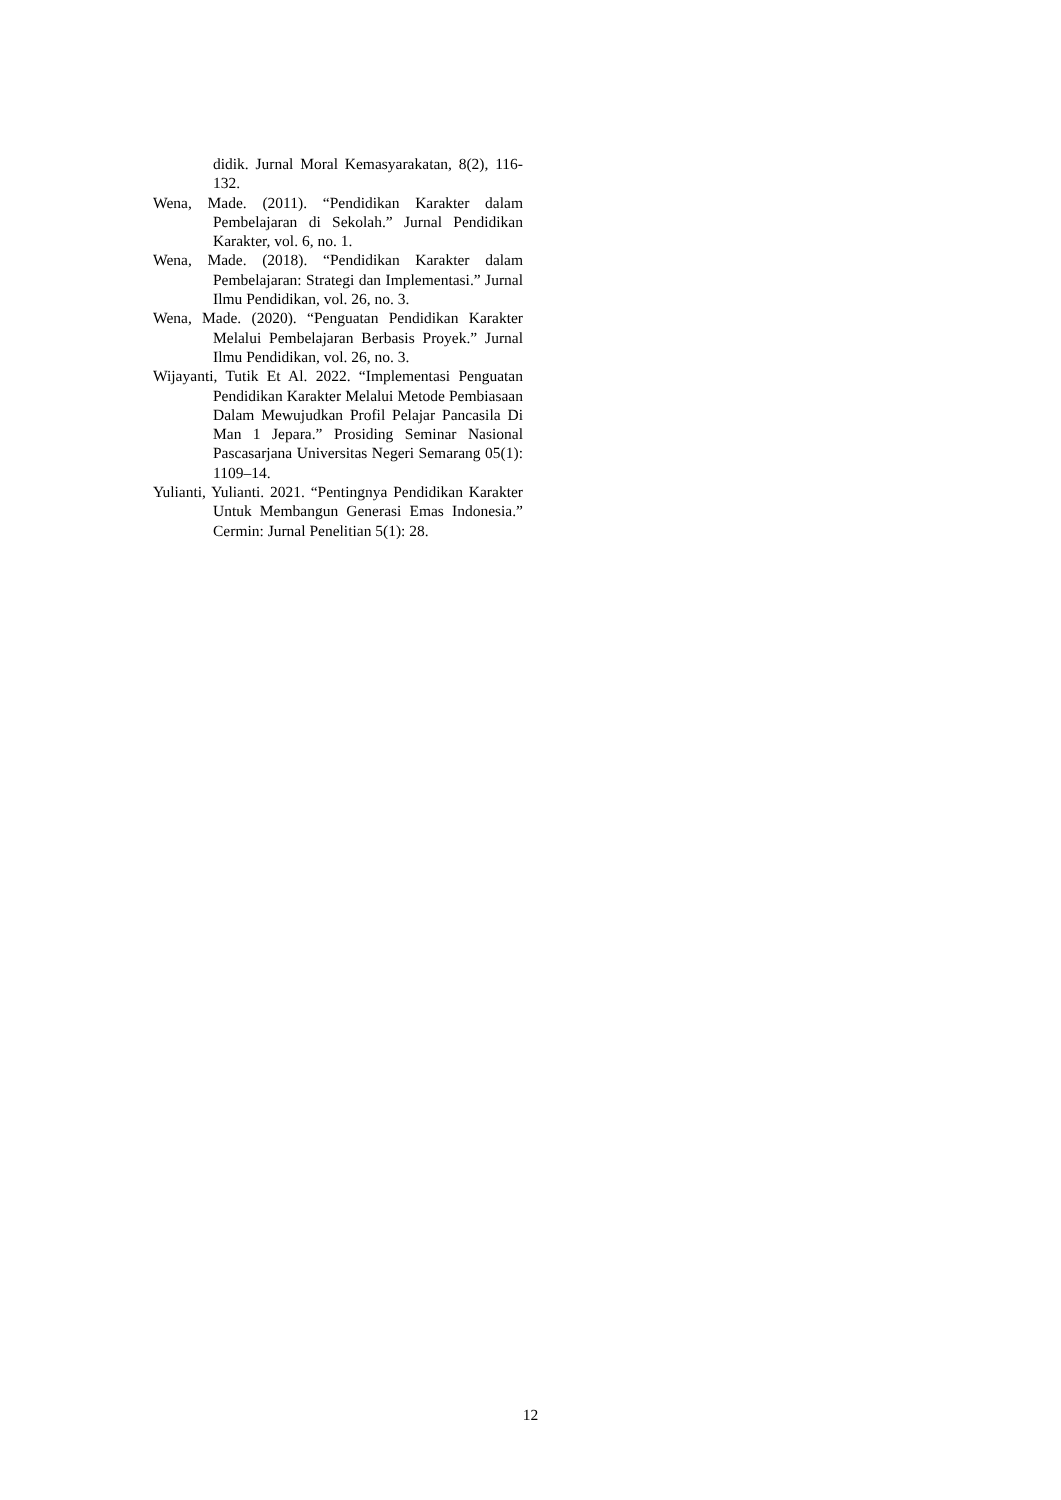didik. Jurnal Moral Kemasyarakatan, 8(2), 116-132.
Wena, Made. (2011). “Pendidikan Karakter dalam Pembelajaran di Sekolah.” Jurnal Pendidikan Karakter, vol. 6, no. 1.
Wena, Made. (2018). “Pendidikan Karakter dalam Pembelajaran: Strategi dan Implementasi.” Jurnal Ilmu Pendidikan, vol. 26, no. 3.
Wena, Made. (2020). “Penguatan Pendidikan Karakter Melalui Pembelajaran Berbasis Proyek.” Jurnal Ilmu Pendidikan, vol. 26, no. 3.
Wijayanti, Tutik Et Al. 2022. “Implementasi Penguatan Pendidikan Karakter Melalui Metode Pembiasaan Dalam Mewujudkan Profil Pelajar Pancasila Di Man 1 Jepara.” Prosiding Seminar Nasional Pascasarjana Universitas Negeri Semarang 05(1): 1109–14.
Yulianti, Yulianti. 2021. “Pentingnya Pendidikan Karakter Untuk Membangun Generasi Emas Indonesia.” Cermin: Jurnal Penelitian 5(1): 28.
12